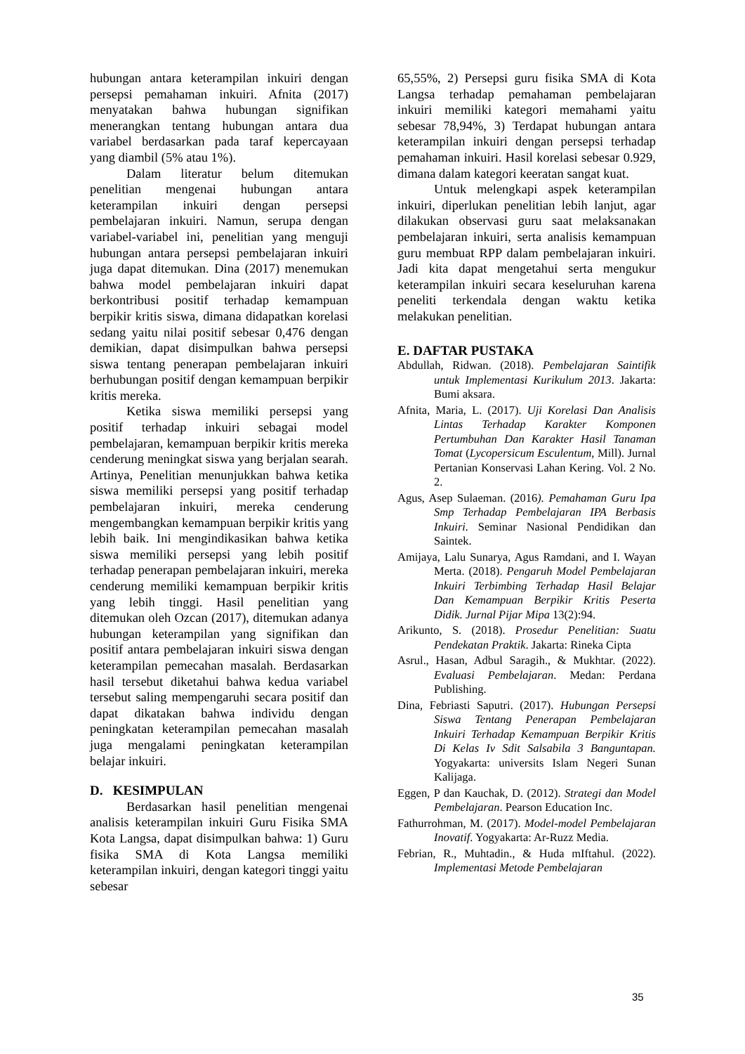hubungan antara keterampilan inkuiri dengan persepsi pemahaman inkuiri. Afnita (2017) menyatakan bahwa hubungan signifikan menerangkan tentang hubungan antara dua variabel berdasarkan pada taraf kepercayaan yang diambil (5% atau 1%).
Dalam literatur belum ditemukan penelitian mengenai hubungan antara keterampilan inkuiri dengan persepsi pembelajaran inkuiri. Namun, serupa dengan variabel-variabel ini, penelitian yang menguji hubungan antara persepsi pembelajaran inkuiri juga dapat ditemukan. Dina (2017) menemukan bahwa model pembelajaran inkuiri dapat berkontribusi positif terhadap kemampuan berpikir kritis siswa, dimana didapatkan korelasi sedang yaitu nilai positif sebesar 0,476 dengan demikian, dapat disimpulkan bahwa persepsi siswa tentang penerapan pembelajaran inkuiri berhubungan positif dengan kemampuan berpikir kritis mereka.
Ketika siswa memiliki persepsi yang positif terhadap inkuiri sebagai model pembelajaran, kemampuan berpikir kritis mereka cenderung meningkat siswa yang berjalan searah. Artinya, Penelitian menunjukkan bahwa ketika siswa memiliki persepsi yang positif terhadap pembelajaran inkuiri, mereka cenderung mengembangkan kemampuan berpikir kritis yang lebih baik. Ini mengindikasikan bahwa ketika siswa memiliki persepsi yang lebih positif terhadap penerapan pembelajaran inkuiri, mereka cenderung memiliki kemampuan berpikir kritis yang lebih tinggi. Hasil penelitian yang ditemukan oleh Ozcan (2017), ditemukan adanya hubungan keterampilan yang signifikan dan positif antara pembelajaran inkuiri siswa dengan keterampilan pemecahan masalah. Berdasarkan hasil tersebut diketahui bahwa kedua variabel tersebut saling mempengaruhi secara positif dan dapat dikatakan bahwa individu dengan peningkatan keterampilan pemecahan masalah juga mengalami peningkatan keterampilan belajar inkuiri.
D. KESIMPULAN
Berdasarkan hasil penelitian mengenai analisis keterampilan inkuiri Guru Fisika SMA Kota Langsa, dapat disimpulkan bahwa: 1) Guru fisika SMA di Kota Langsa memiliki keterampilan inkuiri, dengan kategori tinggi yaitu sebesar
65,55%, 2) Persepsi guru fisika SMA di Kota Langsa terhadap pemahaman pembelajaran inkuiri memiliki kategori memahami yaitu sebesar 78,94%, 3) Terdapat hubungan antara keterampilan inkuiri dengan persepsi terhadap pemahaman inkuiri. Hasil korelasi sebesar 0.929, dimana dalam kategori keeratan sangat kuat.
Untuk melengkapi aspek keterampilan inkuiri, diperlukan penelitian lebih lanjut, agar dilakukan observasi guru saat melaksanakan pembelajaran inkuiri, serta analisis kemampuan guru membuat RPP dalam pembelajaran inkuiri. Jadi kita dapat mengetahui serta mengukur keterampilan inkuiri secara keseluruhan karena peneliti terkendala dengan waktu ketika melakukan penelitian.
E. DAFTAR PUSTAKA
Abdullah, Ridwan. (2018). Pembelajaran Saintifik untuk Implementasi Kurikulum 2013. Jakarta: Bumi aksara.
Afnita, Maria, L. (2017). Uji Korelasi Dan Analisis Lintas Terhadap Karakter Komponen Pertumbuhan Dan Karakter Hasil Tanaman Tomat (Lycopersicum Esculentum, Mill). Jurnal Pertanian Konservasi Lahan Kering. Vol. 2 No. 2.
Agus, Asep Sulaeman. (2016). Pemahaman Guru Ipa Smp Terhadap Pembelajaran IPA Berbasis Inkuiri. Seminar Nasional Pendidikan dan Saintek.
Amijaya, Lalu Sunarya, Agus Ramdani, and I. Wayan Merta. (2018). Pengaruh Model Pembelajaran Inkuiri Terbimbing Terhadap Hasil Belajar Dan Kemampuan Berpikir Kritis Peserta Didik. Jurnal Pijar Mipa 13(2):94.
Arikunto, S. (2018). Prosedur Penelitian: Suatu Pendekatan Praktik. Jakarta: Rineka Cipta
Asrul., Hasan, Adbul Saragih., & Mukhtar. (2022). Evaluasi Pembelajaran. Medan: Perdana Publishing.
Dina, Febriasti Saputri. (2017). Hubungan Persepsi Siswa Tentang Penerapan Pembelajaran Inkuiri Terhadap Kemampuan Berpikir Kritis Di Kelas Iv Sdit Salsabila 3 Banguntapan. Yogyakarta: universits Islam Negeri Sunan Kalijaga.
Eggen, P dan Kauchak, D. (2012). Strategi dan Model Pembelajaran. Pearson Education Inc.
Fathurrohman, M. (2017). Model-model Pembelajaran Inovatif. Yogyakarta: Ar-Ruzz Media.
Febrian, R., Muhtadin., & Huda mIftahul. (2022). Implementasi Metode Pembelajaran
35